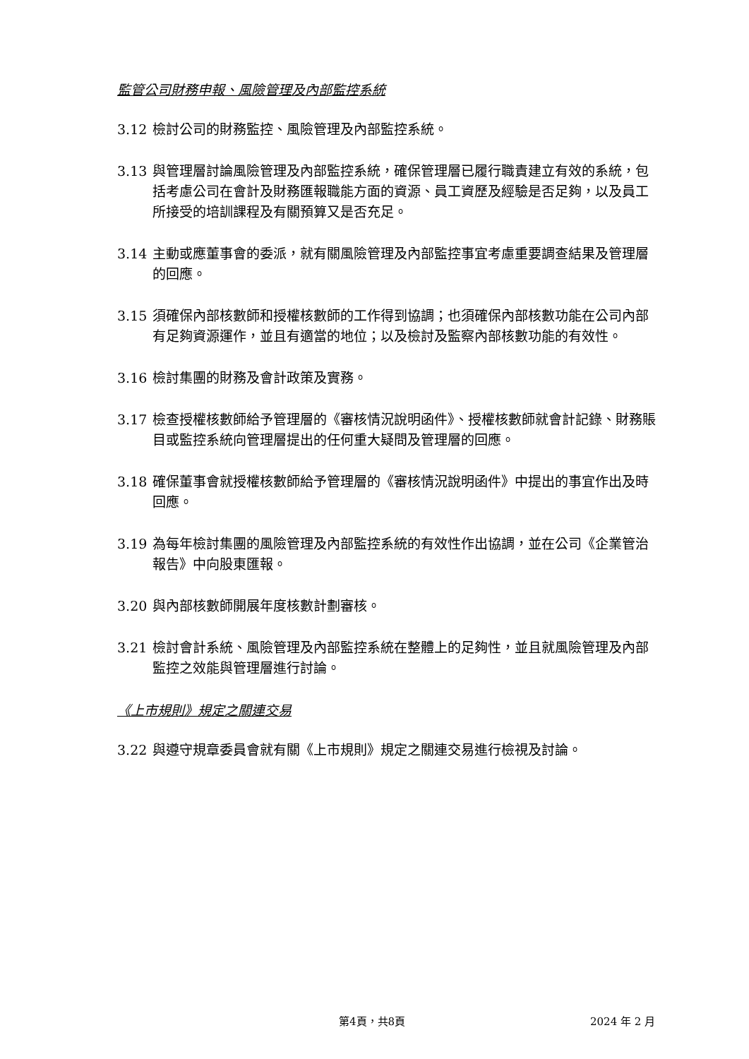監管公司財務申報、風險管理及內部監控系統
3.12 檢討公司的財務監控、風險管理及內部監控系統。
3.13 與管理層討論風險管理及內部監控系統，確保管理層已履行職責建立有效的系統，包括考慮公司在會計及財務匯報職能方面的資源、員工資歷及經驗是否足夠，以及員工所接受的培訓課程及有關預算又是否充足。
3.14 主動或應董事會的委派，就有關風險管理及內部監控事宜考慮重要調查結果及管理層的回應。
3.15 須確保內部核數師和授權核數師的工作得到協調；也須確保內部核數功能在公司內部有足夠資源運作，並且有適當的地位；以及檢討及監察內部核數功能的有效性。
3.16 檢討集團的財務及會計政策及實務。
3.17 檢查授權核數師給予管理層的《審核情況說明函件》、授權核數師就會計記錄、財務賬目或監控系統向管理層提出的任何重大疑問及管理層的回應。
3.18 確保董事會就授權核數師給予管理層的《審核情況說明函件》中提出的事宜作出及時回應。
3.19 為每年檢討集團的風險管理及內部監控系統的有效性作出協調，並在公司《企業管治報告》中向股東匯報。
3.20 與內部核數師開展年度核數計劃審核。
3.21 檢討會計系統、風險管理及內部監控系統在整體上的足夠性，並且就風險管理及內部監控之效能與管理層進行討論。
《上市規則》規定之關連交易
3.22 與遵守規章委員會就有關《上市規則》規定之關連交易進行檢視及討論。
第4頁，共8頁 2024 年 2 月